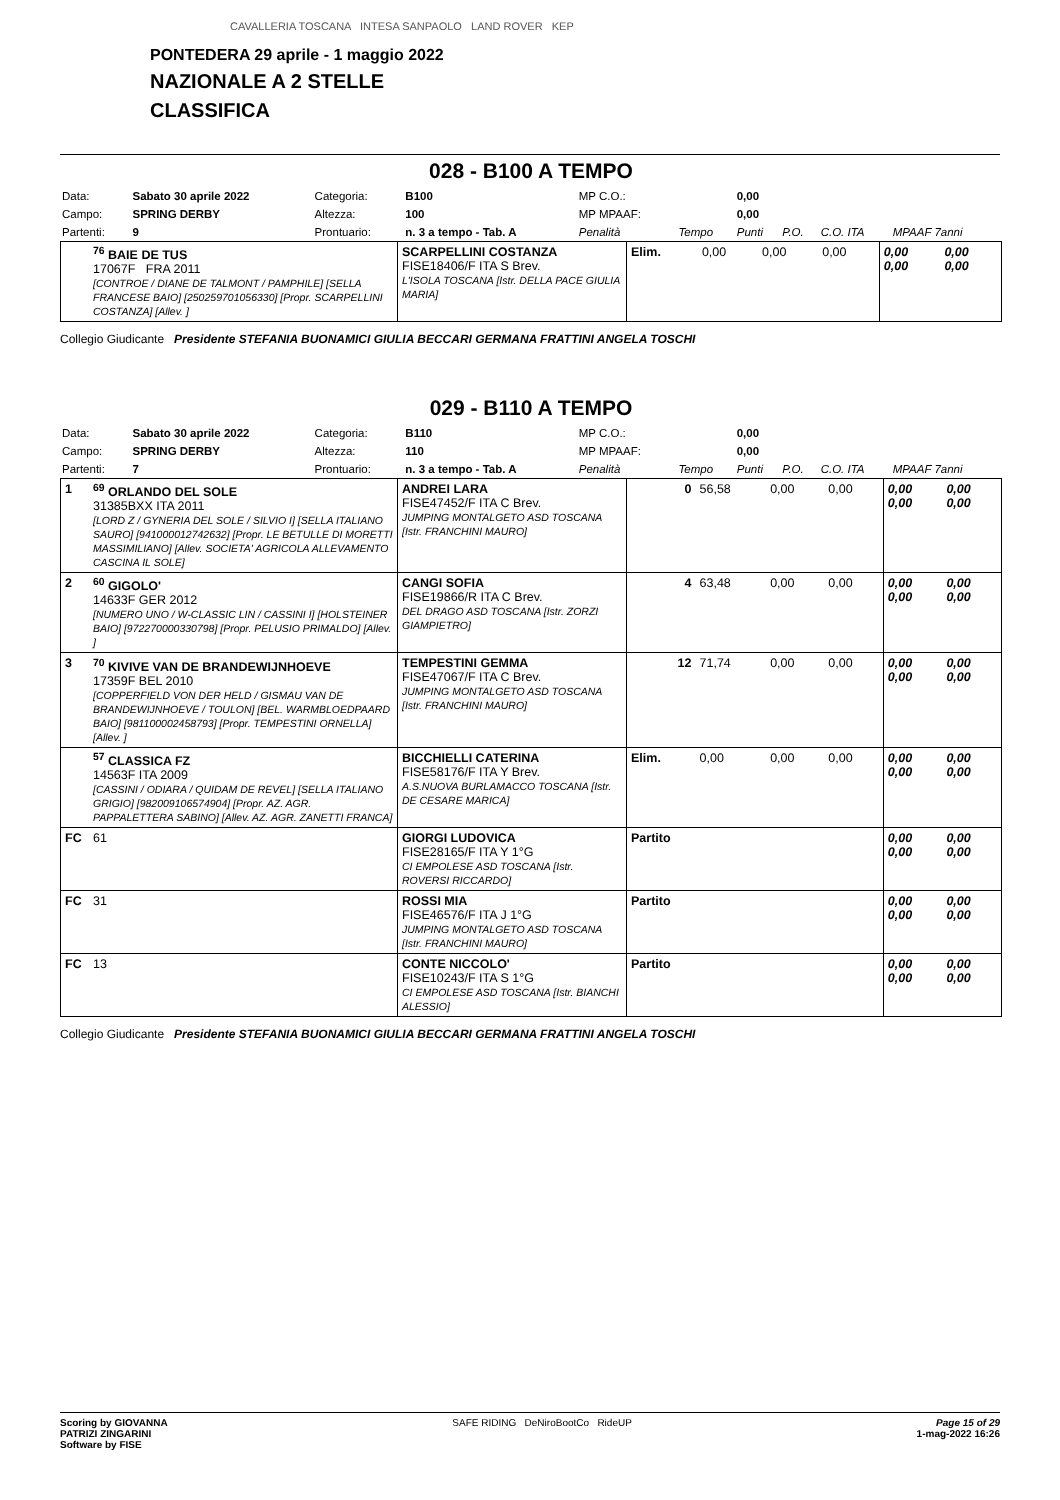CAVALLERIA TOSCANA INTESA SANPAOLO LAND ROVER KEP
PONTEDERA 29 aprile - 1 maggio 2022
NAZIONALE A 2 STELLE
CLASSIFICA
028 - B100 A TEMPO
| Data: | Sabato 30 aprile 2022 | Categoria: | B100 | MP C.O.: | | 0,00 | | | |
| Campo: | SPRING DERBY | Altezza: | 100 | MP MPAAF: | | 0,00 | | | |
| Partenti: | 9 | Prontuario: | n. 3 a tempo - Tab. A | Penalità | Tempo | Punti | P.O. | C.O. ITA | MPAAF 7anni |
| | <sup>76</sup> BAIE DE TUS 17067F FRA 2011 [CONTROE / DIANE DE TALMONT / PAMPHILE] [SELLA FRANCESE BAIO] [250259701056330] [Propr. SCARPELLINI COSTANZA] [Allev. ] | SCARPELLINI COSTANZA FISE18406/F ITA S Brev. L'ISOLA TOSCANA [Istr. DELLA PACE GIULIA MARIA] | Elim. | 0,00 | 0,00 | 0,00 | 0,00 0,00 | 0,00 0,00 |
Collegio Giudicante Presidente STEFANIA BUONAMICI GIULIA BECCARI GERMANA FRATTINI ANGELA TOSCHI
029 - B110 A TEMPO
| Data: | Sabato 30 aprile 2022 | Categoria: | B110 | MP C.O.: | | 0,00 | | | |
| Campo: | SPRING DERBY | Altezza: | 110 | MP MPAAF: | | 0,00 | | | |
| Partenti: | 7 | Prontuario: | n. 3 a tempo - Tab. A | Penalità | Tempo | Punti | P.O. | C.O. ITA | MPAAF 7anni |
| 1 | <sup>69</sup> ORLANDO DEL SOLE 31385BXX ITA 2011 [LORD Z / GYNERIA DEL SOLE / SILVIO I] [SELLA ITALIANO SAURO] [941000012742632] [Propr. LE BETULLE DI MORETTI MASSIMILIANO] [Allev. SOCIETA' AGRICOLA ALLEVAMENTO CASCINA IL SOLE] | ANDREI LARA FISE47452/F ITA C Brev. JUMPING MONTALGETO ASD TOSCANA [Istr. FRANCHINI MAURO] | 0 | 56,58 | 0,00 | 0,00 | 0,00 0,00 | 0,00 0,00 |
| 2 | <sup>60</sup> GIGOLO' 14633F GER 2012 [NUMERO UNO / W-CLASSIC LIN / CASSINI I] [HOLSTEINER BAIO] [972270000330798] [Propr. PELUSIO PRIMALDO] [Allev. ] | CANGI SOFIA FISE19866/R ITA C Brev. DEL DRAGO ASD TOSCANA [Istr. ZORZI GIAMPIETRO] | 4 | 63,48 | 0,00 | 0,00 | 0,00 0,00 | 0,00 0,00 |
| 3 | <sup>70</sup> KIVIVE VAN DE BRANDEWIJNHOEVE 17359F BEL 2010 [COPPERFIELD VON DER HELD / GISMAU VAN DE BRANDEWIJNHOEVE / TOULON] [BEL. WARMBLOEDPAARD BAIO] [981100002458793] [Propr. TEMPESTINI ORNELLA] [Allev. ] | TEMPESTINI GEMMA FISE47067/F ITA C Brev. JUMPING MONTALGETO ASD TOSCANA [Istr. FRANCHINI MAURO] | 12 | 71,74 | 0,00 | 0,00 | 0,00 0,00 | 0,00 0,00 |
| | <sup>57</sup> CLASSICA FZ 14563F ITA 2009 [CASSINI / ODIARA / QUIDAM DE REVEL] [SELLA ITALIANO GRIGIO] [982009106574904] [Propr. AZ. AGR. PAPPALETTERA SABINO] [Allev. AZ. AGR. ZANETTI FRANCA] | BICCHIELLI CATERINA FISE58176/F ITA Y Brev. A.S.NUOVA BURLAMACCO TOSCANA [Istr. DE CESARE MARICA] | Elim. | 0,00 | 0,00 | 0,00 | 0,00 0,00 | 0,00 0,00 |
| FC | 61 | GIORGI LUDOVICA FISE28165/F ITA Y 1°G CI EMPOLESE ASD TOSCANA [Istr. ROVERSI RICCARDO] | Partito | | | | 0,00 0,00 | 0,00 0,00 |
| FC | 31 | ROSSI MIA FISE46576/F ITA J 1°G JUMPING MONTALGETO ASD TOSCANA [Istr. FRANCHINI MAURO] | Partito | | | | 0,00 0,00 | 0,00 0,00 |
| FC | 13 | CONTE NICCOLO' FISE10243/F ITA S 1°G CI EMPOLESE ASD TOSCANA [Istr. BIANCHI ALESSIO] | Partito | | | | 0,00 0,00 | 0,00 0,00 |
Collegio Giudicante Presidente STEFANIA BUONAMICI GIULIA BECCARI GERMANA FRATTINI ANGELA TOSCHI
Scoring by GIOVANNA
PATRIZI ZINGARINI
Software by FISE
SAFE RIDING DeNiroBootCo RideUP
Page 15 of 29
1-mag-2022 16:26